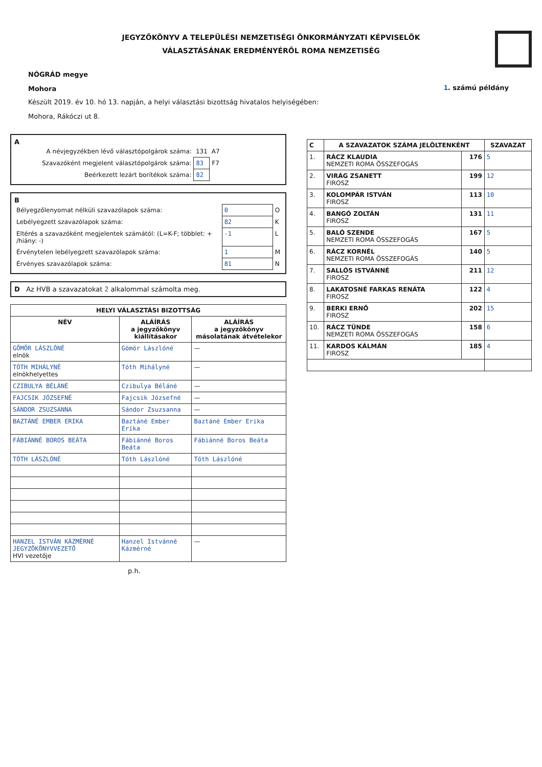JEGYZŐKÖNYV A TELEPÜLÉSI NEMZETISÉGI ÖNKORMÁNYZATI KÉPVISELŐK
VÁLASZTÁSÁNAK EREDMÉNYÉRŐL ROMA NEMZETISÉG
NÓGRÁD megye
Mohora
1. számú példány
Készült 2019. év 10. hó 13. napján, a helyi választási bizottság hivatalos helyiségében:
Mohora, Rákóczi ut 8.
A
| A névjegyzékben lévő választópolgárok száma: | 131 | A7 |
| Szavazóként megjelent választópolgárok száma: | 83 | F7 |
| Beérkezett lezárt borítékok száma: | 82 | |
B
| Bélyegzőlenyomat nélküli szavazólapok száma: | 0 | O |
| Lebélyegzett szavazólapok száma: | 82 | K |
| Eltérés a szavazóként megjelentek számától: (L=K-F; többlet: + /hiány: -) | -1 | L |
| Érvénytelen lebélyegzett szavazólapok száma: | 1 | M |
| Érvényes szavazólapok száma: | 81 | N |
D Az HVB a szavazatokat 2 alkalommal számolta meg.
| HELYI VÁLASZTÁSI BIZOTTSÁG | | |
| --- | --- | --- |
| NÉV | ALÁÍRÁS a jegyzőkönyv kiállításakor | ALÁÍRÁS a jegyzőkönyv másolatának átvételekor |
| GÖMÖR LÁSZLÓNÉ elnök | Gömör Lászlóné | — |
| TÓTH MIHÁLYNÉ elnökhelyettes | Tóth Mihályné | — |
| CZIBULYA BÉLÁNÉ | Czibulya Béláné | — |
| FAJCSIK JÓZSEFNÉ | Fajcsik Józsefné | — |
| SÁNDOR ZSUZSANNA | Sándor Zsuzsanna | — |
| BAZTÁNÉ EMBER ERIKA | Baztáné Ember Erika | Baztáné Ember Erika |
| FÁBIÁNNÉ BOROS BEÁTA | Fábiánné Boros Beáta | Fábiánné Boros Beáta |
| TÓTH LÁSZLÓNÉ | Tóth Lászlóné | Tóth Lászlóné |
| HANZEL ISTVÁN KÁZMÉRNÉ JEGYZŐKÖNYVVEZETŐ HVI vezetője | Hanzel Istvánné Kázmérné | — |
p.h.
| C | A SZAVAZATOK SZÁMA JELÖLTENKÉNT | | SZAVAZAT |
| --- | --- | --- | --- |
| 1. | RÁCZ KLAUDIA NEMZETI ROMA ÖSSZEFOGÁS | 176 | 5 |
| 2. | VIRÁG ZSANETT FIROSZ | 199 | 12 |
| 3. | KOLOMPÁR ISTVÁN FIROSZ | 113 | 10 |
| 4. | BANGÓ ZOLTÁN FIROSZ | 131 | 11 |
| 5. | BALÓ SZENDE NEMZETI ROMA ÖSSZEFOGÁS | 167 | 5 |
| 6. | RÁCZ KORNÉL NEMZETI ROMA ÖSSZEFOGÁS | 140 | 5 |
| 7. | SALLÓS ISTVÁNNÉ FIROSZ | 211 | 12 |
| 8. | LAKATOSNÉ FARKAS RENÁTA FIROSZ | 122 | 4 |
| 9. | BERKI ERNŐ FIROSZ | 202 | 15 |
| 10. | RÁCZ TÜNDE NEMZETI ROMA ÖSSZEFOGÁS | 158 | 6 |
| 11. | KARDOS KÁLMÁN FIROSZ | 185 | 4 |